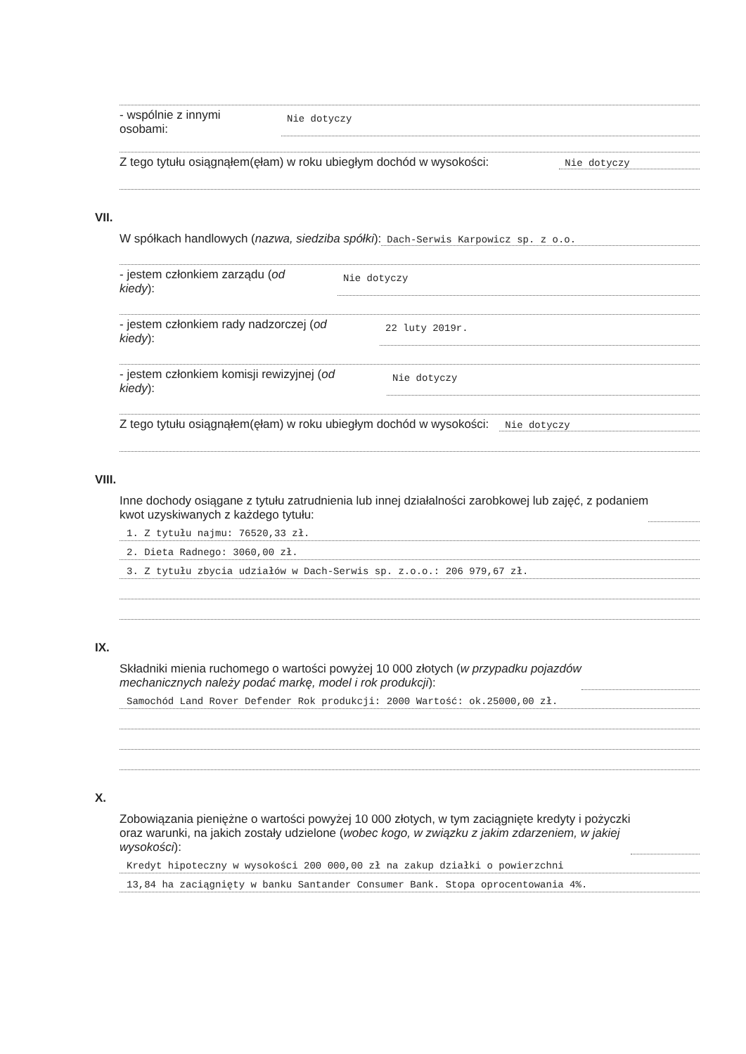- wspólnie z innymi
osobami:
Nie dotyczy
Z tego tytułu osiągnąłem(ęłam) w roku ubiegłym dochód w wysokości:
Nie dotyczy
VII.
W spółkach handlowych (nazwa, siedziba spółki):
Dach-Serwis Karpowicz sp. z o.o.
- jestem członkiem zarządu (od
kiedy):
Nie dotyczy
- jestem członkiem rady nadzorczej (od
kiedy):
22 luty 2019r.
- jestem członkiem komisji rewizyjnej (od
kiedy):
Nie dotyczy
Z tego tytułu osiągnąłem(ęłam) w roku ubiegłym dochód w wysokości:
Nie dotyczy
VIII.
Inne dochody osiągane z tytułu zatrudnienia lub innej działalności zarobkowej lub zajęć, z podaniem
kwot uzyskiwanych z każdego tytułu:
1. Z tytułu najmu: 76520,33 zł.
2. Dieta Radnego: 3060,00 zł.
3. Z tytułu zbycia udziałów w Dach-Serwis sp. z.o.o.: 206 979,67 zł.
IX.
Składniki mienia ruchomego o wartości powyżej 10 000 złotych (w przypadku pojazdów
mechanicznych należy podać markę, model i rok produkcji):
Samochód Land Rover Defender Rok produkcji: 2000 Wartość: ok.25000,00 zł.
X.
Zobowiązania pieniężne o wartości powyżej 10 000 złotych, w tym zaciągnięte kredyty i pożyczki
oraz warunki, na jakich zostały udzielone (wobec kogo, w związku z jakim zdarzeniem, w jakiej
wysokości):
Kredyt hipoteczny w wysokości 200 000,00 zł na zakup działki o powierzchni
13,84 ha zaciągnięty w banku Santander Consumer Bank. Stopa oprocentowania 4%.